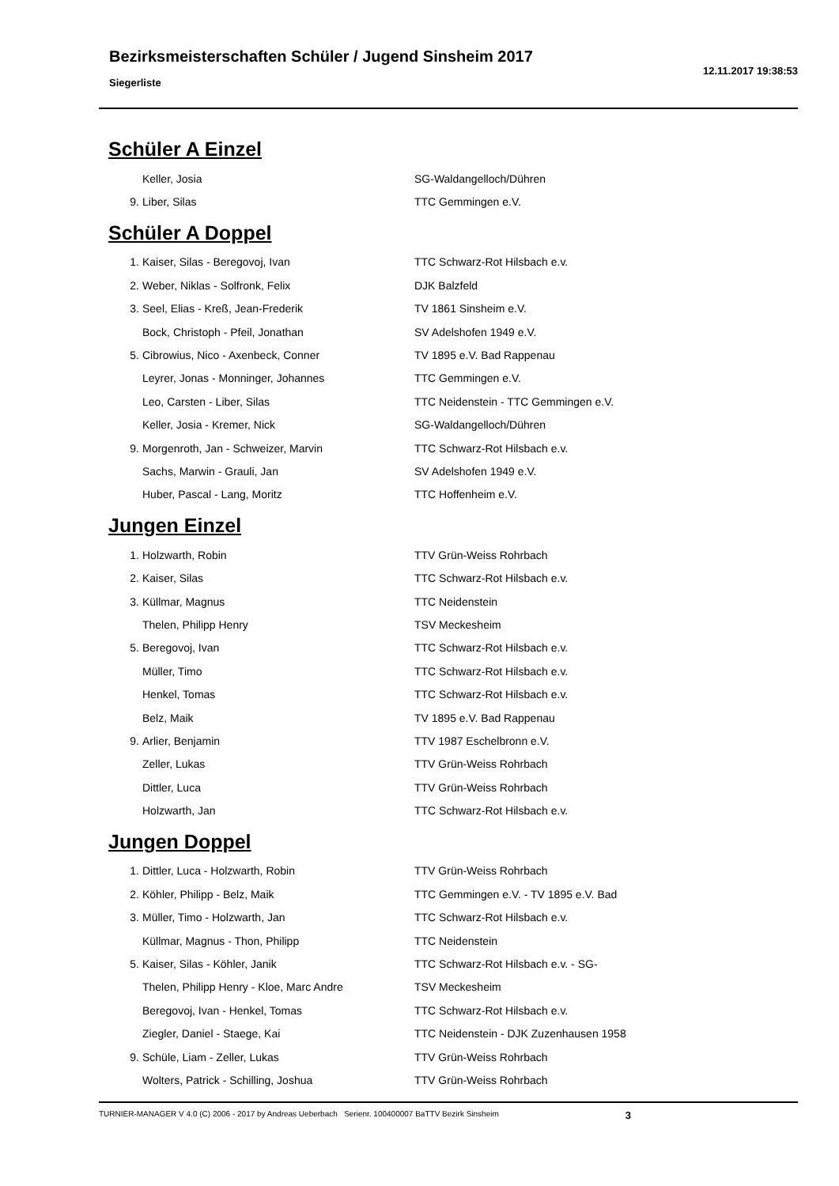Bezirksmeisterschaften Schüler / Jugend Sinsheim 2017
Siegerliste
12.11.2017 19:38:53
Schüler A Einzel
| | Keller, Josia | SG-Waldangelloch/Dühren |
| 9. | Liber, Silas | TTC Gemmingen e.V. |
Schüler A Doppel
| 1. | Kaiser, Silas - Beregovoj, Ivan | TTC Schwarz-Rot Hilsbach e.v. |
| 2. | Weber, Niklas - Solfronk, Felix | DJK Balzfeld |
| 3. | Seel, Elias - Kreß, Jean-Frederik | TV 1861 Sinsheim e.V. |
| | Bock, Christoph - Pfeil, Jonathan | SV Adelshofen 1949 e.V. |
| 5. | Cibrowius, Nico - Axenbeck, Conner | TV 1895 e.V. Bad Rappenau |
| | Leyrer, Jonas - Monninger, Johannes | TTC Gemmingen e.V. |
| | Leo, Carsten - Liber, Silas | TTC Neidenstein - TTC Gemmingen e.V. |
| | Keller, Josia - Kremer, Nick | SG-Waldangelloch/Dühren |
| 9. | Morgenroth, Jan - Schweizer, Marvin | TTC Schwarz-Rot Hilsbach e.v. |
| | Sachs, Marwin - Grauli, Jan | SV Adelshofen 1949 e.V. |
| | Huber, Pascal - Lang, Moritz | TTC Hoffenheim e.V. |
Jungen Einzel
| 1. | Holzwarth, Robin | TTV Grün-Weiss Rohrbach |
| 2. | Kaiser, Silas | TTC Schwarz-Rot Hilsbach e.v. |
| 3. | Küllmar, Magnus | TTC Neidenstein |
| | Thelen, Philipp Henry | TSV Meckesheim |
| 5. | Beregovoj, Ivan | TTC Schwarz-Rot Hilsbach e.v. |
| | Müller, Timo | TTC Schwarz-Rot Hilsbach e.v. |
| | Henkel, Tomas | TTC Schwarz-Rot Hilsbach e.v. |
| | Belz, Maik | TV 1895 e.V. Bad Rappenau |
| 9. | Arlier, Benjamin | TTV 1987 Eschelbronn e.V. |
| | Zeller, Lukas | TTV Grün-Weiss Rohrbach |
| | Dittler, Luca | TTV Grün-Weiss Rohrbach |
| | Holzwarth, Jan | TTC Schwarz-Rot Hilsbach e.v. |
Jungen Doppel
| 1. | Dittler, Luca - Holzwarth, Robin | TTV Grün-Weiss Rohrbach |
| 2. | Köhler, Philipp - Belz, Maik | TTC Gemmingen e.V. - TV 1895 e.V. Bad |
| 3. | Müller, Timo - Holzwarth, Jan | TTC Schwarz-Rot Hilsbach e.v. |
| | Küllmar, Magnus - Thon, Philipp | TTC Neidenstein |
| 5. | Kaiser, Silas - Köhler, Janik | TTC Schwarz-Rot Hilsbach e.v. - SG- |
| | Thelen, Philipp Henry - Kloe, Marc Andre | TSV Meckesheim |
| | Beregovoj, Ivan - Henkel, Tomas | TTC Schwarz-Rot Hilsbach e.v. |
| | Ziegler, Daniel - Staege, Kai | TTC Neidenstein - DJK Zuzenhausen 1958 |
| 9. | Schüle, Liam - Zeller, Lukas | TTV Grün-Weiss Rohrbach |
| | Wolters, Patrick - Schilling, Joshua | TTV Grün-Weiss Rohrbach |
TURNIER-MANAGER V 4.0 (C) 2006 - 2017 by Andreas Ueberbach Serienr. 100400007 BaTTV Bezirk Sinsheim 3